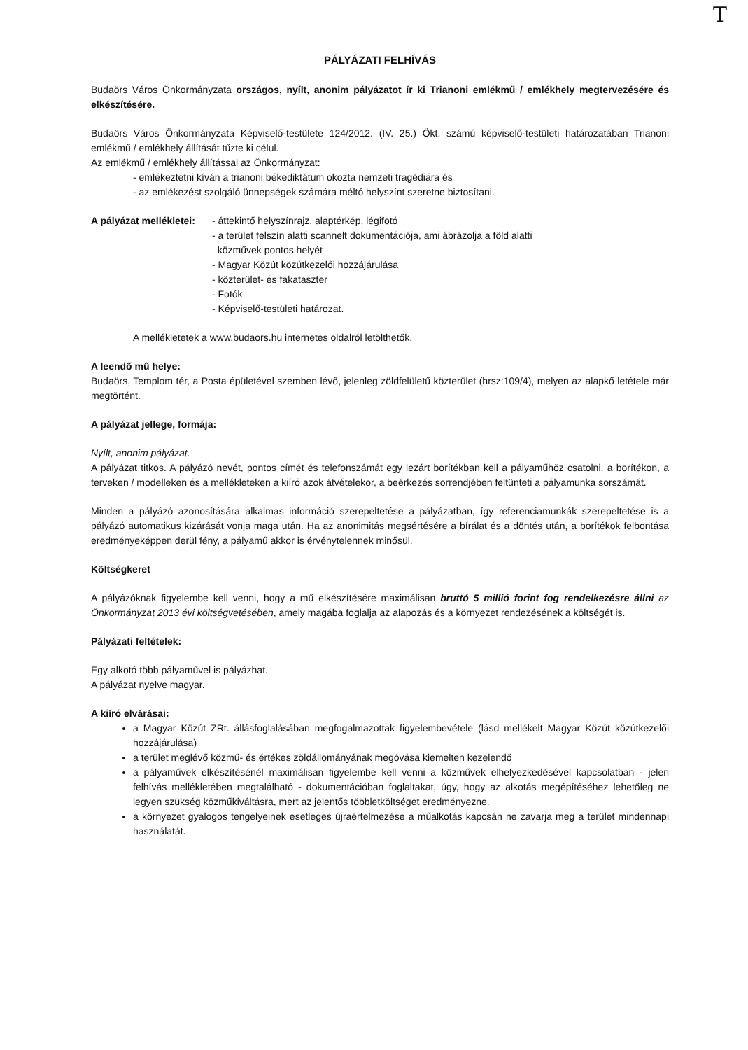T
PÁLYÁZATI FELHÍVÁS
Budaörs Város Önkormányzata országos, nyílt, anonim pályázatot ír ki Trianoni emlékmű / emlékhely megtervezésére és elkészítésére.
Budaörs Város Önkormányzata Képviselő-testülete 124/2012. (IV. 25.) Ökt. számú képviselő-testületi határozatában Trianoni emlékmű / emlékhely állítását tűzte ki célul.
Az emlékmű / emlékhely állítással az Önkormányzat:
- emlékeztetni kíván a trianoni békediktátum okozta nemzeti tragédiára és
- az emlékezést szolgáló ünnepségek számára méltó helyszínt szeretne biztosítani.
A pályázat mellékletei:
- áttekintő helyszínrajz, alaptérkép, légifotó
- a terület felszín alatti scannelt dokumentációja, ami ábrázolja a föld alatti
közművek pontos helyét
- Magyar Közút közútkezelői hozzájárulása
- közterület- és fakataszter
- Fotók
- Képviselő-testületi határozat.
A mellékletetek a www.budaors.hu internetes oldalról letölthetők.
A leendő mű helye:
Budaörs, Templom tér, a Posta épületével szemben lévő, jelenleg zöldfelületű közterület (hrsz:109/4), melyen az alapkő letétele már megtörtént.
A pályázat jellege, formája:
Nyílt, anonim pályázat.
A pályázat titkos. A pályázó nevét, pontos címét és telefonszámát egy lezárt borítékban kell a pályaműhöz csatolni, a borítékon, a terveken / modelleken és a mellékleteken a kiíró azok átvételekor, a beérkezés sorrendjében feltünteti a pályamunka sorszámát.
Minden a pályázó azonosítására alkalmas információ szerepeltetése a pályázatban, így referenciamunkák szerepeltetése is a pályázó automatikus kizárását vonja maga után. Ha az anonimitás megsértésére a bírálat és a döntés után, a borítékok felbontása eredményeképpen derül fény, a pályamű akkor is érvénytelennek minősül.
Költségkeret
A pályázóknak figyelembe kell venni, hogy a mű elkészítésére maximálisan bruttó 5 millió forint fog rendelkezésre állni az Önkormányzat 2013 évi költségvetésében, amely magába foglalja az alapozás és a környezet rendezésének a költségét is.
Pályázati feltételek:
Egy alkotó több pályaművel is pályázhat.
A pályázat nyelve magyar.
A kiíró elvárásai:
a Magyar Közút ZRt. állásfoglalásában megfogalmazottak figyelembevétele (lásd mellékelt Magyar Közút közútkezelői hozzájárulása)
a terület meglévő közmű- és értékes zöldállományának megóvása kiemelten kezelendő
a pályaművek elkészítésénél maximálisan figyelembe kell venni a közművek elhelyezkedésével kapcsolatban - jelen felhívás mellékletében megtalálható - dokumentációban foglaltakat, úgy, hogy az alkotás megépítéséhez lehetőleg ne legyen szükség közműkiváltásra, mert az jelentős többletköltséget eredményezne.
a környezet gyalogos tengelyeinek esetleges újraértelmezése a műalkotás kapcsán ne zavarja meg a terület mindennapi használatát.